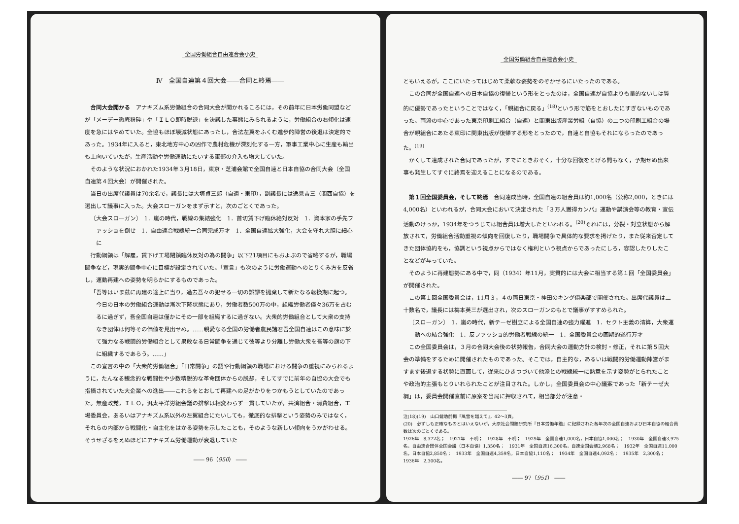全国労働組合自由連合会小史
Ⅳ　全国自連第４回大会――合同と終焉――
合同大会開かる　アナキズム系労働組合の合同大会が開かれるころには，その前年に日本労働同盟などが「メーデー徹底粉砕」や「ＩＬＯ即時脱退」を決議した事態にみられるように，労働組合の右傾化は速度を急にはやめていた。全協もほぼ壊滅状態にあったし，合法左翼をふくむ進歩的陣営の後退は決定的であった。1934年に入ると，東北地方中心の凶作で農村危機が深刻化する一方，軍事工業中心に生産も輸出も上向いていたが，生産活動や労働運動にたいする軍部の介入も増大していた。
そのような状況におかれた1934年３月18日，東京・芝浦会館で全国自連と日本自協の合同大会（全国自連第４回大会）が開催された。
当日の出席代議員は70余名で，議長には大塚貞三郎（自連・東印），副議長には逸見吉三（関西自協）を選出して議事に入った。大会スローガンをまず示すと，次のごとくであった。
〔大会スローガン〕　1．嵐の時代，戦線の集結強化　1．首切賃下げ臨休絶対反対　1．資本家の手先ファッショを倒せ　1．自由連合戦線統一合同完成万才　1．全国自連拡大強化，大会を守れ大胆に細心に
行動綱領は「解雇，賃下げ工場閉鎖臨休反対の為の闘争」以下21項目にもおよぶので省略するが，職場闘争など，現実的闘争中心に目標が設定されていた。「宣言」も次のように労働運動へのとりくみ方を反省し，運動再建への姿勢を明らかにするものであった。
「吾等はいま茲に再建の途上に当り，過去吾々の犯せる一切の誤謬を抛棄して新たなる転換期に起つ。今日の日本の労働組合運動は漸次下降状態にあり，労働者数500万の中，組織労働者僅々36万を占むるに過ぎず，吾全国自連は僅かにその一部を組織するに過ぎない。大衆的労働組合として大衆の支持なき団体は何等その価値を見出せぬ。……親愛なる全国の労働者農民諸君吾全国自連はこの意味に於て強力なる戦闘的労働組合として果敢なる日常闘争を通じて彼等より分離し労働大衆を吾等の旗の下に組織するであらう。……」
この宣言の中の「大衆的労働組合」「日常闘争」の語や行動綱領の職場における闘争の重視にみられるように，たんなる観念的な戦闘性や少数精鋭的な革命団体からの脱却，そしてすでに前年の自協の大会でも指摘されていた大企業への進出――これらをとおして再建への足がかりをつかもうとしていたのであった。無産政党，ＩＬＯ，汎太平洋労組会議の排撃は相変わらず一貫していたが，共済組合・消費組合，工場委員会，あるいはアナキズム系以外の左翼組合にたいしても，徹底的な排撃という姿勢のみではなく，それらの内部から戦闘化・自主化をはかる姿勢を示したことも，そのような新しい傾向をうかがわせる。そうせざるをえぬほどにアナキズム労働運動が衰退していた
―― 96（950） ――
全国労働組合自由連合会小史
ともいえるが，ここにいたってはじめて柔軟な姿勢をのぞかせるにいたったのである。
この合同が全国自連への日本自協の復帰という形をとったのは，全国自連が自協よりも量的ないしは質的に優勢であったということではなく，「親組合に戻る」<sup>(18)</sup>という形で筋をとおしたにすぎないものであった。両派の中心であった東京印刷工組合（自連）と関東出版産業労組（自協）の二つの印刷工組合の場合が親組合にあたる東印に関東出版が復帰する形をとったので，自連と自協もそれにならったのであった。<sup>(19)</sup>
かくして達成された合同であったが，すでにときおそく，十分な回復をとげる間もなく，予期せぬ出来事も発生してすぐに終焉を迎えることになるのである。
第１回全国委員会，そして終焉　合同達成当時，全国自連の組合員は約1,000名（公称2,000，ときには4,000名）といわれるが，合同大会において決定された「３万人獲得カンパ」運動や講演会等の教育・宣伝活動のけっか，1934年をつうじては組合員は増大したといわれる。<sup>(20)</sup>それには，分裂・対立状態から解放されて，労働組合活動重視の傾向を回復したり，職場闘争で具体的な要求を掲げたり，また従来否定してきた団体協約をも，協調という視点からではなく権利という視点からであったにしろ，容認したりしたことなどが与っていた。
そのように再建態勢にある中で，同（1934）年11月，実質的には大会に相当する第１回「全国委員会」が開催された。
この第１回全国委員会は，11月３，４の両日東京・神田のキング倶楽部で開催された。出席代議員は二十数名で，議長には梅本英三が選出され，次のスローガンのもとで議事がすすめられた。
〔スローガン〕　1．嵐の時代，新テーゼ樹立による全国自連の強力躍進　1．セクト主義の清算，大衆運動への結合強化　1．反ファッショ的労働者戦線の統一　1．全国委員会の画期的遂行万才
この全国委員会は，３月の合同大会後の状勢報告，合同大会の運動方針の検討・修正，それに第５回大会の準備をするために開催されたものであった。そこでは，自主的な，あるいは戦闘的労働運動陣営がますます後退する状勢に直面して，従来にひきつづいて他派との戦線統一に熱意を示す姿勢がとられたことや政治的主張もとりいれられたことが注目された。しかし，全国委員会の中心議案であった「新テーゼ大綱」は，委員会開催直前に原案を当局に押収されて，相当部分が注意・
注(18)(19)　山口健助前掲『風雪を越えて』，42～3頁。
(20)　必ずしも正確なものとはいえないが，大原社会問題研究所『日本労働年鑑』に記録された各年次の全国自連および日本自協の組合員数は次のごとくである。
1926年　8,372名；　1927年　不明；　1928年　不明；　1929年　全国自連1,000名，日本自協1,000名；　1930年　全国自連3,975名，自由連合団体全国会議（日本自協）1,350名；　1931年　全国自連16,300名，自連全国会議2,968名；　1932年　全国自連11,000名，日本自協2,850名；　1933年　全国自連4,359名，日本自協1,110名；　1934年　全国自連4,092名；　1935年　2,300名；　1936年　2,300名。
―― 97（951） ――